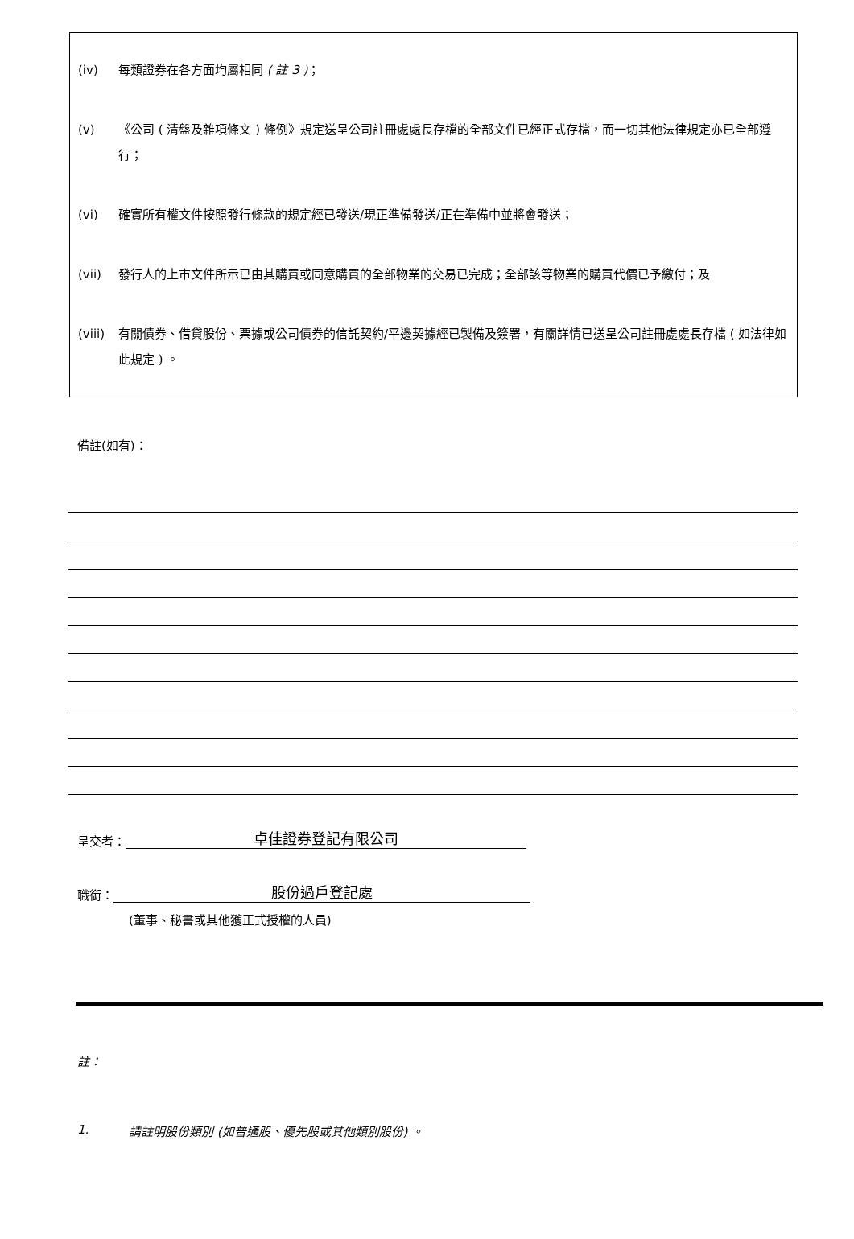(iv) 每類證券在各方面均屬相同 ( 註 3 )；
(v) 《公司 ( 清盤及雜項條文 ) 條例》規定送呈公司註冊處處長存檔的全部文件已經正式存檔，而一切其他法律規定亦已全部遵行；
(vi) 確實所有權文件按照發行條款的規定經已發送/現正準備發送/正在準備中並將會發送；
(vii) 發行人的上市文件所示已由其購買或同意購買的全部物業的交易已完成；全部該等物業的購買代價已予繳付；及
(viii) 有關債券、借貸股份、票據或公司債券的信託契約/平邊契據經已製備及簽署，有關詳情已送呈公司註冊處處長存檔 ( 如法律如此規定 ) 。
備註(如有)：
呈交者： 卓佳證券登記有限公司
職銜： 股份過戶登記處
(董事、秘書或其他獲正式授權的人員)
註：
1. 請註明股份類別 (如普通股、優先股或其他類別股份) 。